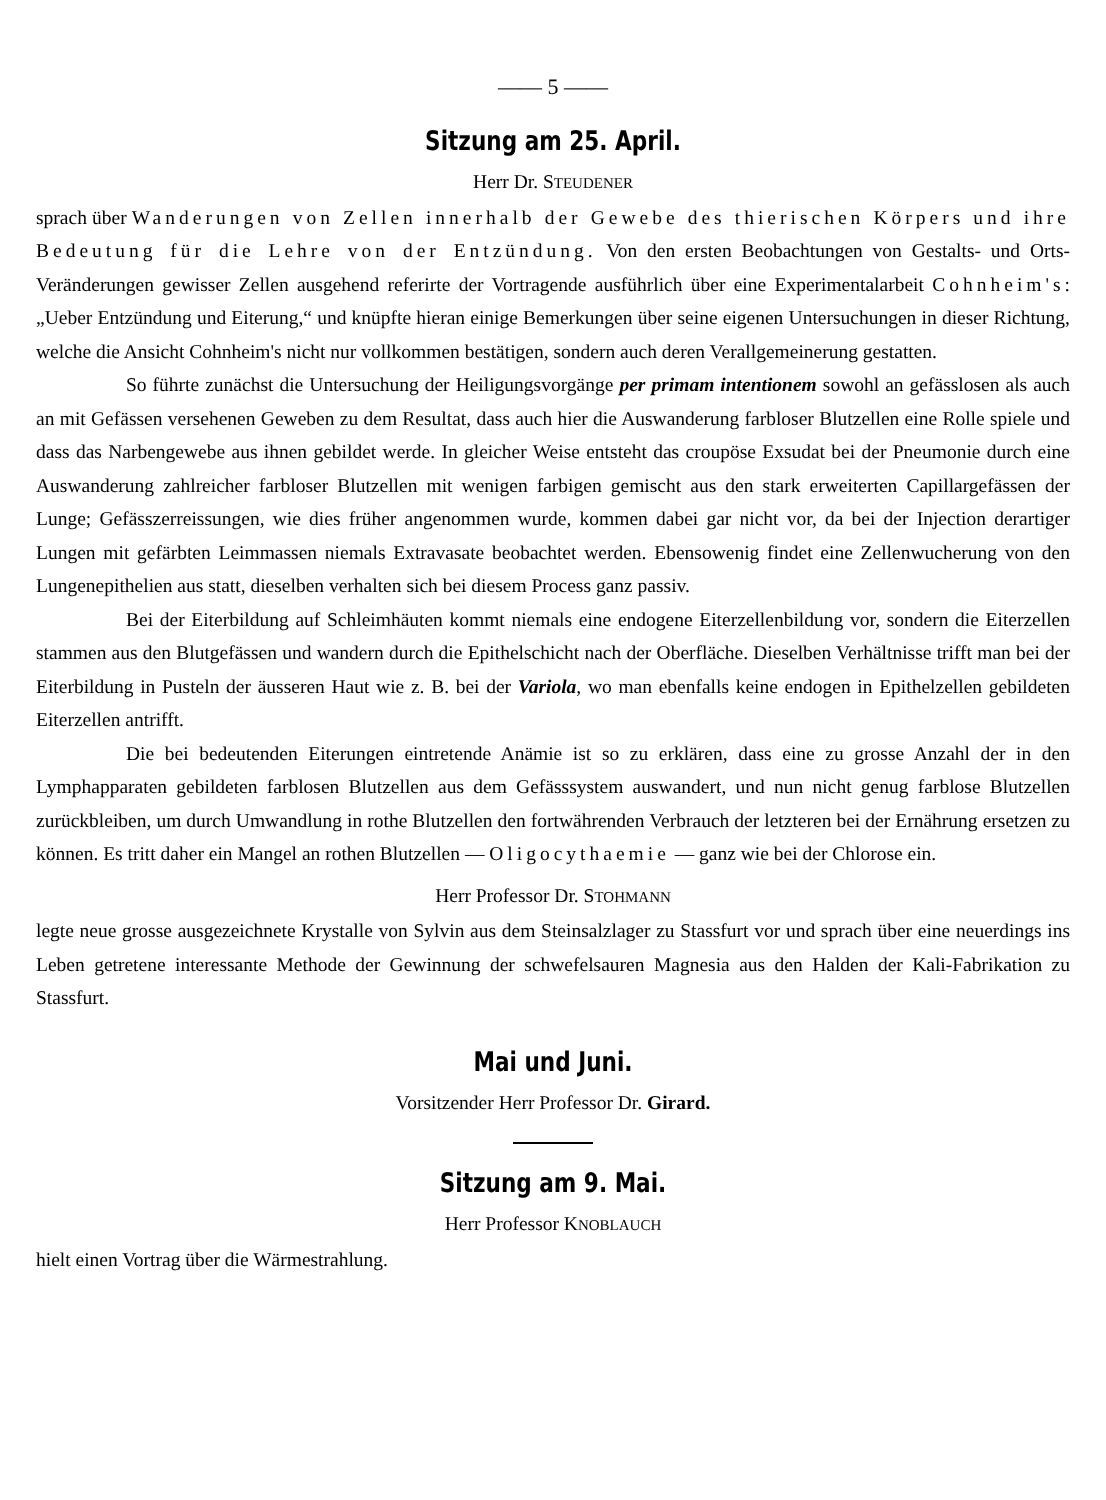—— 5 ——
Sitzung am 25. April.
Herr Dr. STEUDENER
sprach über Wanderungen von Zellen innerhalb der Gewebe des thierischen Körpers und ihre Bedeutung für die Lehre von der Entzündung. Von den ersten Beobachtungen von Gestalts- und Orts-Veränderungen gewisser Zellen ausgehend referirte der Vortragende ausführlich über eine Experimentalarbeit Cohnheim's: „Ueber Entzündung und Eiterung,“ und knüpfte hieran einige Bemerkungen über seine eigenen Untersuchungen in dieser Richtung, welche die Ansicht Cohnheim's nicht nur vollkommen bestätigen, sondern auch deren Verallgemeinerung gestatten.
So führte zunächst die Untersuchung der Heiligungsvorgänge per primam intentionem sowohl an gefässlosen als auch an mit Gefässen versehenen Geweben zu dem Resultat, dass auch hier die Auswanderung farbloser Blutzellen eine Rolle spiele und dass das Narbengewebe aus ihnen gebildet werde. In gleicher Weise entsteht das croupöse Exsudat bei der Pneumonie durch eine Auswanderung zahlreicher farbloser Blutzellen mit wenigen farbigen gemischt aus den stark erweiterten Capillargefässen der Lunge; Gefässzerreissungen, wie dies früher angenommen wurde, kommen dabei gar nicht vor, da bei der Injection derartiger Lungen mit gefärbten Leimmassen niemals Extravasate beobachtet werden. Ebensowenig findet eine Zellenwucherung von den Lungenepithelien aus statt, dieselben verhalten sich bei diesem Process ganz passiv.
Bei der Eiterbildung auf Schleimhäuten kommt niemals eine endogene Eiterzellenbildung vor, sondern die Eiterzellen stammen aus den Blutgefässen und wandern durch die Epithelschicht nach der Oberfläche. Dieselben Verhältnisse trifft man bei der Eiterbildung in Pusteln der äusseren Haut wie z. B. bei der Variola, wo man ebenfalls keine endogen in Epithelzellen gebildeten Eiterzellen antrifft.
Die bei bedeutenden Eiterungen eintretende Anämie ist so zu erklären, dass eine zu grosse Anzahl der in den Lymphapparaten gebildeten farblosen Blutzellen aus dem Gefässsystem auswandert, und nun nicht genug farblose Blutzellen zurückbleiben, um durch Umwandlung in rothe Blutzellen den fortwährenden Verbrauch der letzteren bei der Ernährung ersetzen zu können. Es tritt daher ein Mangel an rothen Blutzellen — Oligocythaemie — ganz wie bei der Chlorose ein.
Herr Professor Dr. STOHMANN
legte neue grosse ausgezeichnete Krystalle von Sylvin aus dem Steinsalzlager zu Stassfurt vor und sprach über eine neuerdings ins Leben getretene interessante Methode der Gewinnung der schwefelsauren Magnesia aus den Halden der Kali-Fabrikation zu Stassfurt.
Mai und Juni.
Vorsitzender Herr Professor Dr. Girard.
Sitzung am 9. Mai.
Herr Professor KNOBLAUCH
hielt einen Vortrag über die Wärmestrahlung.